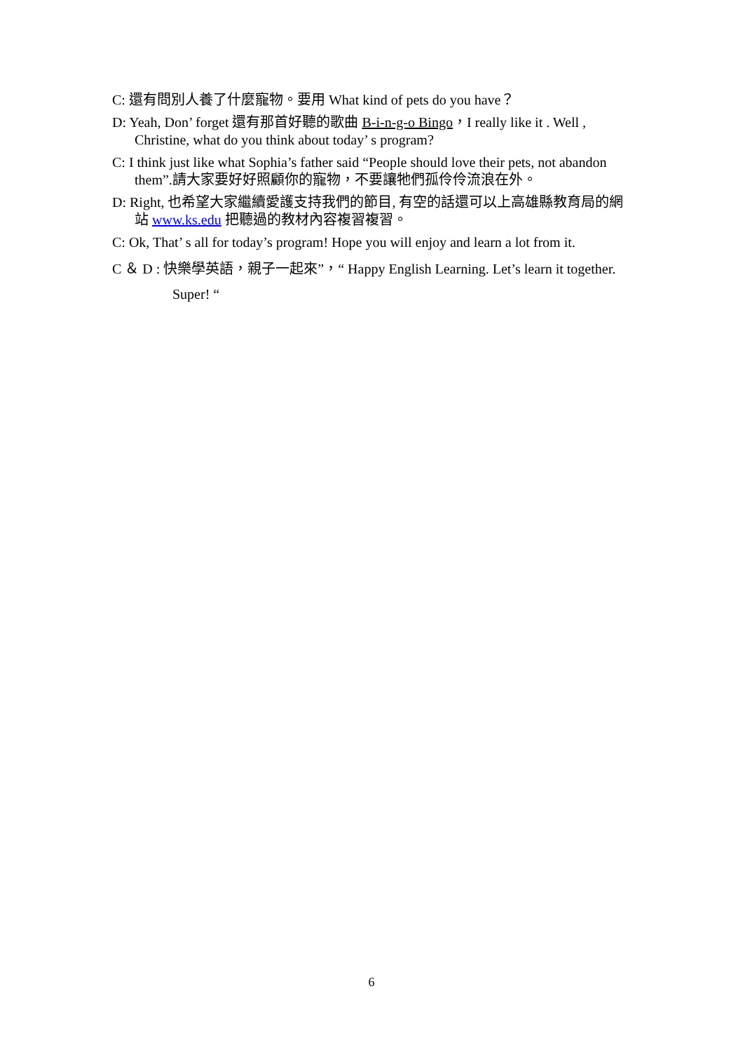C: 還有問別人養了什麼寵物。要用 What kind of pets do you have？
D: Yeah, Don’ forget 還有那首好聽的歌曲 B-i-n-g-o Bingo，I really like it . Well , Christine, what do you think about today’ s program?
C: I think just like what Sophia’s father said “People should love their pets, not abandon them”.請大家要好好照顧你的寵物，不要讓牠們孤伶伶流浪在外。
D: Right, 也希望大家繼續愛護支持我們的節目, 有空的話還可以上高雄縣教育局的網站 www.ks.edu 把聽過的教材內容複習複習。
C: Ok, That’ s all for today’s program! Hope you will enjoy and learn a lot from it.
C ＆ D : 快樂學英語，親子一起來”，“ Happy English Learning. Let’s learn it together. Super! “
6